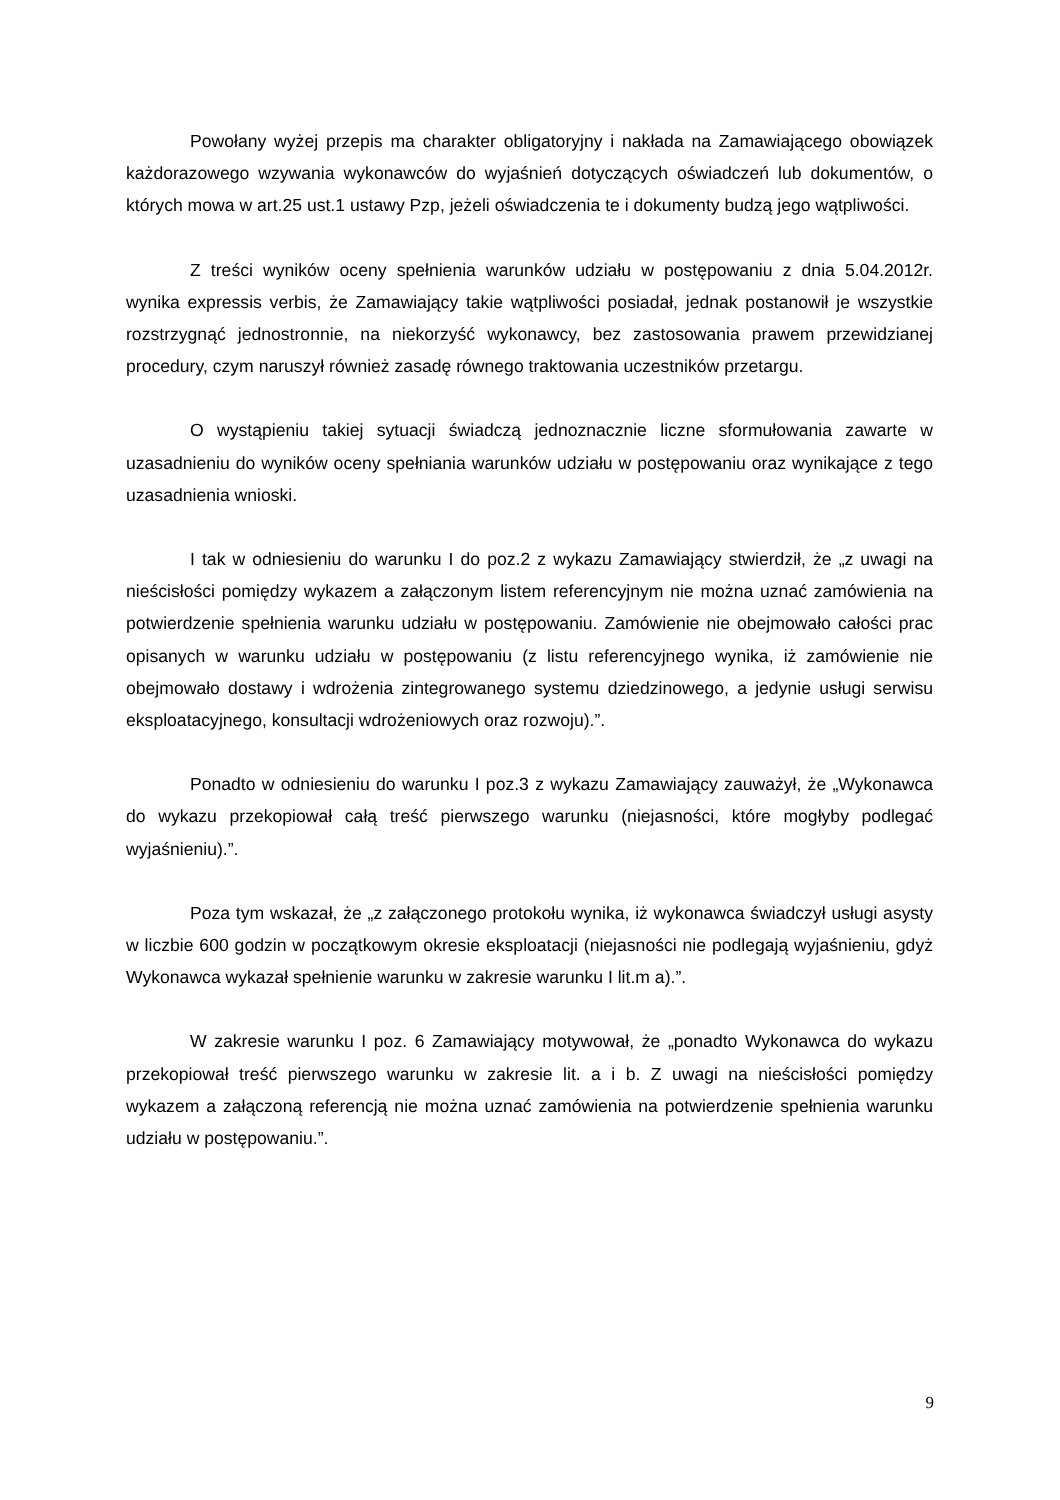Powołany wyżej przepis ma charakter obligatoryjny i nakłada na Zamawiającego obowiązek każdorazowego wzywania wykonawców do wyjaśnień dotyczących oświadczeń lub dokumentów, o których mowa w art.25 ust.1 ustawy Pzp, jeżeli oświadczenia te i dokumenty budzą jego wątpliwości.
Z treści wyników oceny spełnienia warunków udziału w postępowaniu z dnia 5.04.2012r. wynika expressis verbis, że Zamawiający takie wątpliwości posiadał, jednak postanowił je wszystkie rozstrzygnąć jednostronnie, na niekorzyść wykonawcy, bez zastosowania prawem przewidzianej procedury, czym naruszył również zasadę równego traktowania uczestników przetargu.
O wystąpieniu takiej sytuacji świadczą jednoznacznie liczne sformułowania zawarte w uzasadnieniu do wyników oceny spełniania warunków udziału w postępowaniu oraz wynikające z tego uzasadnienia wnioski.
I tak w odniesieniu do warunku I do poz.2 z wykazu Zamawiający stwierdził, że „z uwagi na nieścisłości pomiędzy wykazem a załączonym listem referencyjnym nie można uznać zamówienia na potwierdzenie spełnienia warunku udziału w postępowaniu. Zamówienie nie obejmowało całości prac opisanych w warunku udziału w postępowaniu (z listu referencyjnego wynika, iż zamówienie nie obejmowało dostawy i wdrożenia zintegrowanego systemu dziedzinowego, a jedynie usługi serwisu eksploatacyjnego, konsultacji wdrożeniowych oraz rozwoju).”.
Ponadto w odniesieniu do warunku I poz.3 z wykazu Zamawiający zauważył, że „Wykonawca do wykazu przekopiował całą treść pierwszego warunku (niejasności, które mogłyby podlegać wyjaśnieniu).”.
Poza tym wskazał, że „z załączonego protokołu wynika, iż wykonawca świadczył usługi asysty w liczbie 600 godzin w początkowym okresie eksploatacji (niejasności nie podlegają wyjaśnieniu, gdyż Wykonawca wykazał spełnienie warunku w zakresie warunku I lit.m a).”.
W zakresie warunku I poz. 6 Zamawiający motywował, że „ponadto Wykonawca do wykazu przekopiował treść pierwszego warunku w zakresie lit. a i b. Z uwagi na nieścisłości pomiędzy wykazem a załączoną referencją nie można uznać zamówienia na potwierdzenie spełnienia warunku udziału w postępowaniu.”.
9